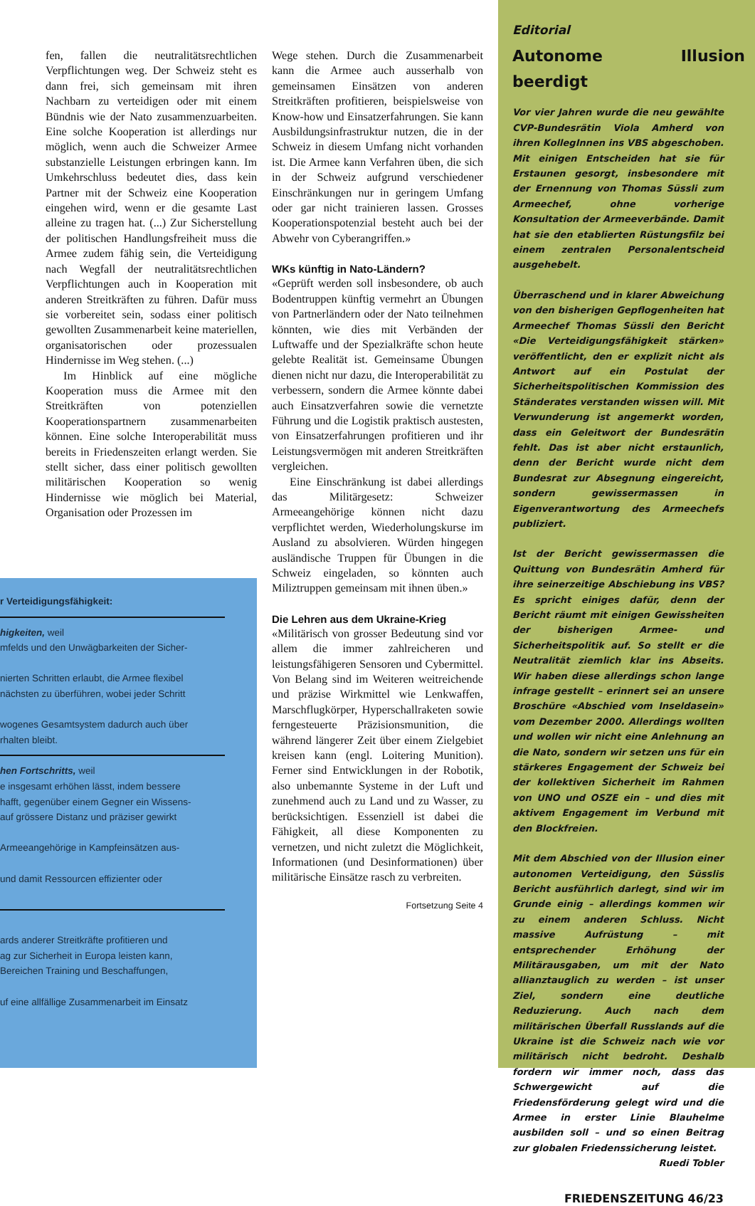fen, fallen die neutralitätsrechtlichen Verpflichtungen weg. Der Schweiz steht es dann frei, sich gemeinsam mit ihren Nachbarn zu verteidigen oder mit einem Bündnis wie der Nato zusammenzuarbeiten. Eine solche Kooperation ist allerdings nur möglich, wenn auch die Schweizer Armee substanzielle Leistungen erbringen kann. Im Umkehrschluss bedeutet dies, dass kein Partner mit der Schweiz eine Kooperation eingehen wird, wenn er die gesamte Last alleine zu tragen hat. (...) Zur Sicherstellung der politischen Handlungsfreiheit muss die Armee zudem fähig sein, die Verteidigung nach Wegfall der neutralitätsrechtlichen Verpflichtungen auch in Kooperation mit anderen Streitkräften zu führen. Dafür muss sie vorbereitet sein, sodass einer politisch gewollten Zusammenarbeit keine materiellen, organisatorischen oder prozessualen Hindernisse im Weg stehen. (...)
Im Hinblick auf eine mögliche Kooperation muss die Armee mit den Streitkräften von potenziellen Kooperationspartnern zusammenarbeiten können. Eine solche Interoperabilität muss bereits in Friedenszeiten erlangt werden. Sie stellt sicher, dass einer politisch gewollten militärischen Kooperation so wenig Hindernisse wie möglich bei Material, Organisation oder Prozessen im
r Verteidigungsfähigkeit:
higkeiten, weil
mfelds und den Unwägbarkeiten der Sicher-
nierten Schritten erlaubt, die Armee flexibel
nächsten zu überführen, wobei jeder Schritt
wogenes Gesamtsystem dadurch auch über
rhalten bleibt.
hen Fortschritts, weil
e insgesamt erhöhen lässt, indem bessere
hafft, gegenüber einem Gegner ein Wissens-
auf grössere Distanz und präziser gewirkt
Armeeangehörige in Kampfeinsätzen aus-
und damit Ressourcen effizienter oder
ards anderer Streitkräfte profitieren und
ag zur Sicherheit in Europa leisten kann,
Bereichen Training und Beschaffungen,
uf eine allfällige Zusammenarbeit im Einsatz
Wege stehen. Durch die Zusammenarbeit kann die Armee auch ausserhalb von gemeinsamen Einsätzen von anderen Streitkräften profitieren, beispielsweise von Know-how und Einsatzerfahrungen. Sie kann Ausbildungsinfrastruktur nutzen, die in der Schweiz in diesem Umfang nicht vorhanden ist. Die Armee kann Verfahren üben, die sich in der Schweiz aufgrund verschiedener Einschränkungen nur in geringem Umfang oder gar nicht trainieren lassen. Grosses Kooperationspotenzial besteht auch bei der Abwehr von Cyberangriffen.»
WKs künftig in Nato-Ländern?
«Geprüft werden soll insbesondere, ob auch Bodentruppen künftig vermehrt an Übungen von Partnerländern oder der Nato teilnehmen könnten, wie dies mit Verbänden der Luftwaffe und der Spezialkräfte schon heute gelebte Realität ist. Gemeinsame Übungen dienen nicht nur dazu, die Interoperabilität zu verbessern, sondern die Armee könnte dabei auch Einsatzverfahren sowie die vernetzte Führung und die Logistik praktisch austesten, von Einsatzerfahrungen profitieren und ihr Leistungsvermögen mit anderen Streitkräften vergleichen.
Eine Einschränkung ist dabei allerdings das Militärgesetz: Schweizer Armeeangehörige können nicht dazu verpflichtet werden, Wiederholungskurse im Ausland zu absolvieren. Würden hingegen ausländische Truppen für Übungen in die Schweiz eingeladen, so könnten auch Miliztruppen gemeinsam mit ihnen üben.»
Die Lehren aus dem Ukraine-Krieg
«Militärisch von grosser Bedeutung sind vor allem die immer zahlreicheren und leistungsfähigeren Sensoren und Cybermittel. Von Belang sind im Weiteren weitreichende und präzise Wirkmittel wie Lenkwaffen, Marschflugkörper, Hyperschallraketen sowie ferngesteuerte Präzisionsmunition, die während längerer Zeit über einem Zielgebiet kreisen kann (engl. Loitering Munition). Ferner sind Entwicklungen in der Robotik, also unbemannte Systeme in der Luft und zunehmend auch zu Land und zu Wasser, zu berücksichtigen. Essenziell ist dabei die Fähigkeit, all diese Komponenten zu vernetzen, und nicht zuletzt die Möglichkeit, Informationen (und Desinformationen) über militärische Einsätze rasch zu verbreiten.
Fortsetzung Seite 4
Editorial
Autonome Illusion beerdigt
Vor vier Jahren wurde die neu gewählte CVP-Bundesrätin Viola Amherd von ihren KollegInnen ins VBS abgeschoben. Mit einigen Entscheiden hat sie für Erstaunen gesorgt, insbesondere mit der Ernennung von Thomas Süssli zum Armeechef, ohne vorherige Konsultation der Armeeverbände. Damit hat sie den etablierten Rüstungsfilz bei einem zentralen Personalentscheid ausgehebelt.
Überraschend und in klarer Abweichung von den bisherigen Gepflogenheiten hat Armeechef Thomas Süssli den Bericht «Die Verteidigungsfähigkeit stärken» veröffentlicht, den er explizit nicht als Antwort auf ein Postulat der Sicherheitspolitischen Kommission des Ständerates verstanden wissen will. Mit Verwunderung ist angemerkt worden, dass ein Geleitwort der Bundesrätin fehlt. Das ist aber nicht erstaunlich, denn der Bericht wurde nicht dem Bundesrat zur Absegnung eingereicht, sondern gewissermassen in Eigenverantwortung des Armeechefs publiziert.
Ist der Bericht gewissermassen die Quittung von Bundesrätin Amherd für ihre seinerzeitige Abschiebung ins VBS? Es spricht einiges dafür, denn der Bericht räumt mit einigen Gewissheiten der bisherigen Armee- und Sicherheitspolitik auf. So stellt er die Neutralität ziemlich klar ins Abseits. Wir haben diese allerdings schon lange infrage gestellt – erinnert sei an unsere Broschüre «Abschied vom Inseldasein» vom Dezember 2000. Allerdings wollten und wollen wir nicht eine Anlehnung an die Nato, sondern wir setzen uns für ein stärkeres Engagement der Schweiz bei der kollektiven Sicherheit im Rahmen von UNO und OSZE ein – und dies mit aktivem Engagement im Verbund mit den Blockfreien.
Mit dem Abschied von der Illusion einer autonomen Verteidigung, den Süsslis Bericht ausführlich darlegt, sind wir im Grunde einig – allerdings kommen wir zu einem anderen Schluss. Nicht massive Aufrüstung – mit entsprechender Erhöhung der Militärausgaben, um mit der Nato allianztauglich zu werden – ist unser Ziel, sondern eine deutliche Reduzierung. Auch nach dem militärischen Überfall Russlands auf die Ukraine ist die Schweiz nach wie vor militärisch nicht bedroht. Deshalb fordern wir immer noch, dass das Schwergewicht auf die Friedensförderung gelegt wird und die Armee in erster Linie Blauhelme ausbilden soll – und so einen Beitrag zur globalen Friedenssicherung leistet.
Ruedi Tobler
FRIEDENSZEITUNG 46/23